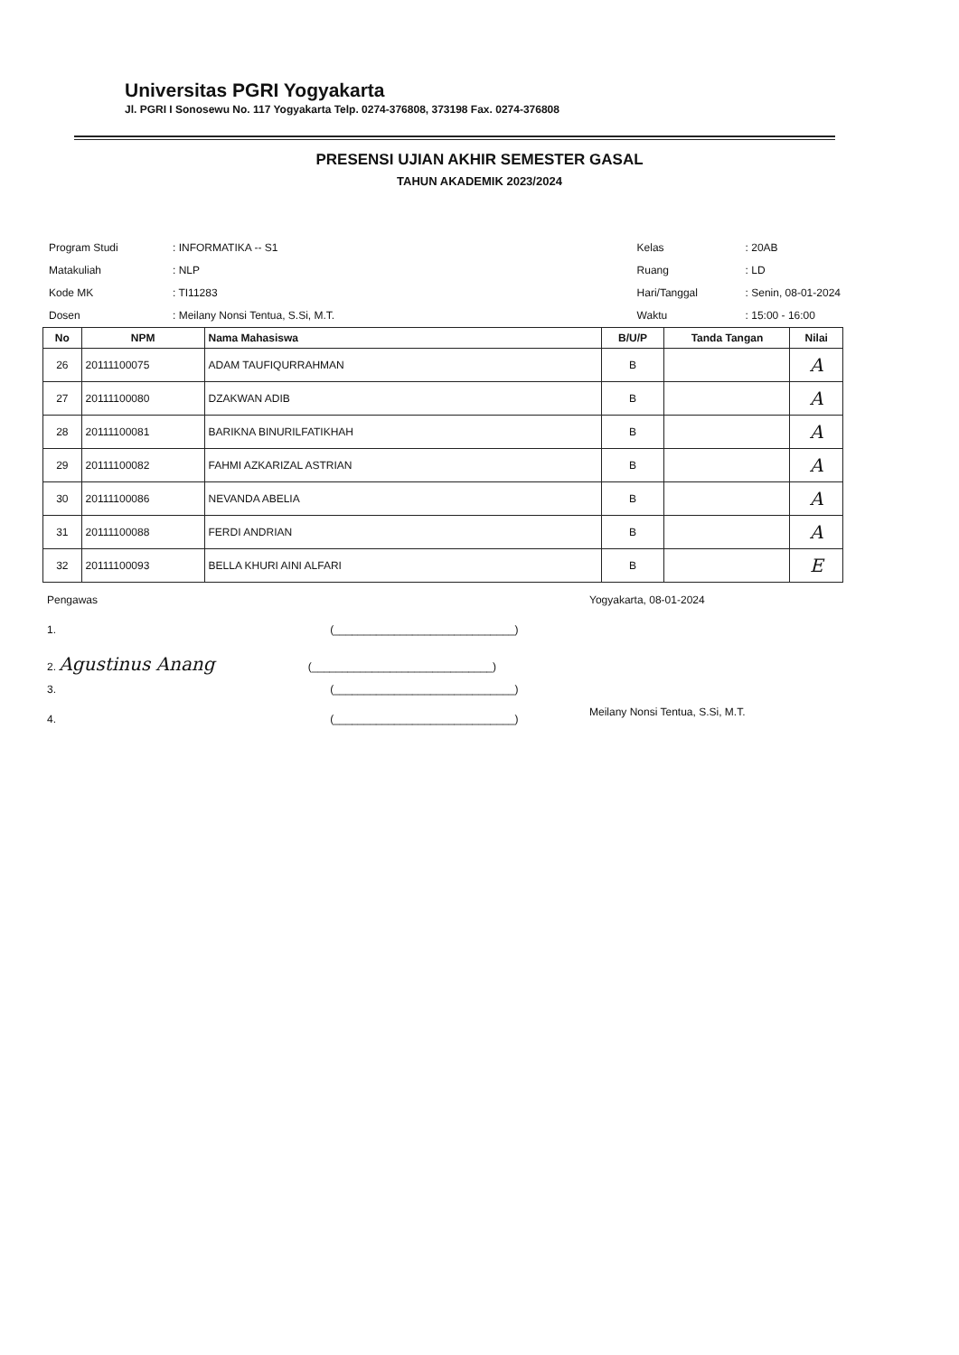Universitas PGRI Yogyakarta
Jl. PGRI I Sonosewu No. 117 Yogyakarta Telp. 0274-376808, 373198 Fax. 0274-376808
PRESENSI UJIAN AKHIR SEMESTER GASAL
TAHUN AKADEMIK 2023/2024
| Program Studi | : INFORMATIKA -- S1 |
| Matakuliah | : NLP |
| Kode MK | : TI11283 |
| Dosen | : Meilany Nonsi Tentua, S.Si, M.T. |
| Kelas | : 20AB |
| Ruang | : LD |
| Hari/Tanggal | : Senin, 08-01-2024 |
| Waktu | : 15:00 - 16:00 |
| No | NPM | Nama Mahasiswa | B/U/P | Tanda Tangan | Nilai |
| --- | --- | --- | --- | --- | --- |
| 26 | 20111100075 | ADAM TAUFIQURRAHMAN | B | | A |
| 27 | 20111100080 | DZAKWAN ADIB | B | | A |
| 28 | 20111100081 | BARIKNA BINURILFATIKHAH | B | | A |
| 29 | 20111100082 | FAHMI AZKARIZAL ASTRIAN | B | | A |
| 30 | 20111100086 | NEVANDA ABELIA | B | | A |
| 31 | 20111100088 | FERDI ANDRIAN | B | | A |
| 32 | 20111100093 | BELLA KHURI AINI ALFARI | B | | E |
Pengawas
1. (______________________________)
2. Agustinus Anang (______________________________)
3. (______________________________)
4. (______________________________)
Yogyakarta, 08-01-2024
Meilany Nonsi Tentua, S.Si, M.T.